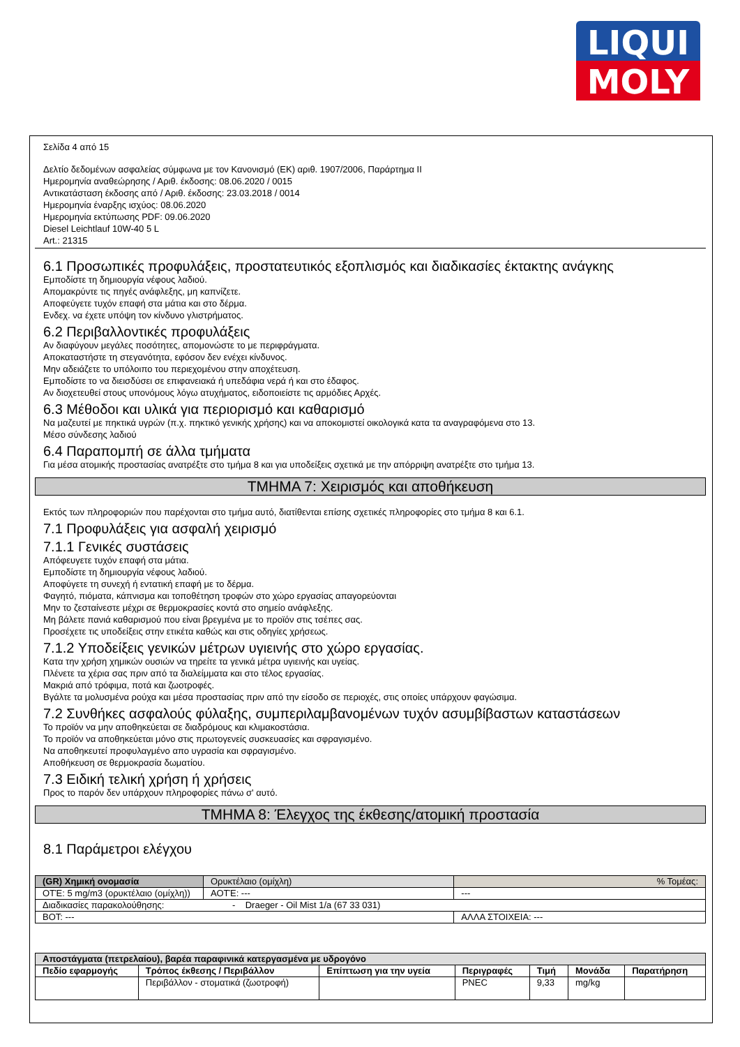LIQUI
MOLY
Σελίδα 4 από 15
Δελτίο δεδομένων ασφαλείας σύμφωνα με τον Κανονισμό (ΕΚ) αριθ. 1907/2006, Παράρτημα II
Ημερομηνία αναθεώρησης / Αριθ. έκδοσης: 08.06.2020 / 0015
Αντικατάσταση έκδοσης από / Αριθ. έκδοσης: 23.03.2018 / 0014
Ημερομηνία έναρξης ισχύος: 08.06.2020
Ημερομηνία εκτύπωσης PDF: 09.06.2020
Diesel Leichtlauf 10W-40 5 L
Art.: 21315
6.1 Προσωπικές προφυλάξεις, προστατευτικός εξοπλισμός και διαδικασίες έκτακτης ανάγκης
Εμποδίστε τη δημιουργία νέφους λαδιού.
Απομακρύντε τις πηγές ανάφλεξης, μη καπνίζετε.
Αποφεύγετε τυχόν επαφή στα μάτια και στο δέρμα.
Ενδεχ. να έχετε υπόψη τον κίνδυνο γλιστρήματος.
6.2 Περιβαλλοντικές προφυλάξεις
Αν διαφύγουν μεγάλες ποσότητες, απομονώστε το με περιφράγματα.
Αποκαταστήστε τη στεγανότητα, εφόσον δεν ενέχει κίνδυνος.
Μην αδειάζετε το υπόλοιπο του περιεχομένου στην αποχέτευση.
Εμποδίστε το να διεισδύσει σε επιφανειακά ή υπεδάφια νερά ή και στο έδαφος.
Αν διοχετευθεί στους υπονόμους λόγω ατυχήματος, ειδοποιείστε τις αρμόδιες Αρχές.
6.3 Μέθοδοι και υλικά για περιορισμό και καθαρισμό
Να μαζευτεί με πηκτικά υγρών (π.χ. πηκτικό γενικής χρήσης) και να αποκομιστεί οικολογικά κατα τα αναγραφόμενα στο 13.
Μέσο σύνδεσης λαδιού
6.4 Παραπομπή σε άλλα τμήματα
Για μέσα ατομικής προστασίας ανατρέξτε στο τμήμα 8 και για υποδείξεις σχετικά με την απόρριψη ανατρέξτε στο τμήμα 13.
ΤΜΗΜΑ 7: Χειρισμός και αποθήκευση
Εκτός των πληροφοριών που παρέχονται στο τμήμα αυτό, διατίθενται επίσης σχετικές πληροφορίες στο τμήμα 8 και 6.1.
7.1 Προφυλάξεις για ασφαλή χειρισμό
7.1.1 Γενικές συστάσεις
Απόφευγετε τυχόν επαφή στα μάτια.
Εμποδίστε τη δημιουργία νέφους λαδιού.
Αποφύγετε τη συνεχή ή εντατική επαφή με το δέρμα.
Φαγητό, πιόματα, κάπνισμα και τοποθέτηση τροφών στο χώρο εργασίας απαγορεύονται
Μην το ζεσταίνεστε μέχρι σε θερμοκρασίες κοντά στο σημείο ανάφλεξης.
Μη βάλετε πανιά καθαρισμού που είναι βρεγμένα με το προϊόν στις τσέπες σας.
Προσέχετε τις υποδείξεις στην ετικέτα καθώς και στις οδηγίες χρήσεως.
7.1.2 Υποδείξεις γενικών μέτρων υγιεινής στο χώρο εργασίας.
Κατα την χρήση χημικών ουσιών να τηρείτε τα γενικά μέτρα υγιεινής και υγείας.
Πλένετε τα χέρια σας πριν από τα διαλείμματα και στο τέλος εργασίας.
Μακριά από τρόφιμα, ποτά και ζωοτροφές.
Βγάλτε τα μολυσμένα ρούχα και μέσα προστασίας πριν από την είσοδο σε περιοχές, στις οποίες υπάρχουν φαγώσιμα.
7.2 Συνθήκες ασφαλούς φύλαξης, συμπεριλαμβανομένων τυχόν ασυμβίβαστων καταστάσεων
Το προϊόν να μην αποθηκεύεται σε διαδρόμους και κλιμακοστάσια.
Το προϊόν να αποθηκεύεται μόνο στις πρωτογενείς συσκευασίες και σφραγισμένο.
Να αποθηκευτεί προφυλαγμένο απο υγρασία και σφραγισμένο.
Αποθήκευση σε θερμοκρασία δωματίου.
7.3 Ειδική τελική χρήση ή χρήσεις
Προς το παρόν δεν υπάρχουν πληροφορίες πάνω σ' αυτό.
ΤΜΗΜΑ 8: Έλεγχος της έκθεσης/ατομική προστασία
8.1 Παράμετροι ελέγχου
| (GR) Χημική ονομασία | Ορυκτέλαιο (ομίχλη) | | % Τομέας: |
| ΟΤΈ: 5 mg/m3 (ορυκτέλαιο (ομίχλη)) | | ΑΟΤΈ: --- | --- |
| Διαδικασίες παρακολούθησης: - Draeger - Oil Mist 1/a (67 33 031) | | | |
| ΒΟΤ: --- | | | ΑΛΛΑ ΣΤΟΙΧΕΙΑ: --- |
| Αποστάγματα (πετρελαίου), βαρέα παραφινικά κατεργασμένα με υδρογόνο | | | | | | |
| --- | --- | --- | --- | --- | --- | --- |
| Πεδίο εφαρμογής | Τρόπος έκθεσης / Περιβάλλον | Επίπτωση για την υγεία | Περιγραφές | Τιμή | Μονάδα | Παρατήρηση |
| | Περιβάλλον - στοματικά (ζωοτροφή) | | PNEC | 9,33 | mg/kg | |